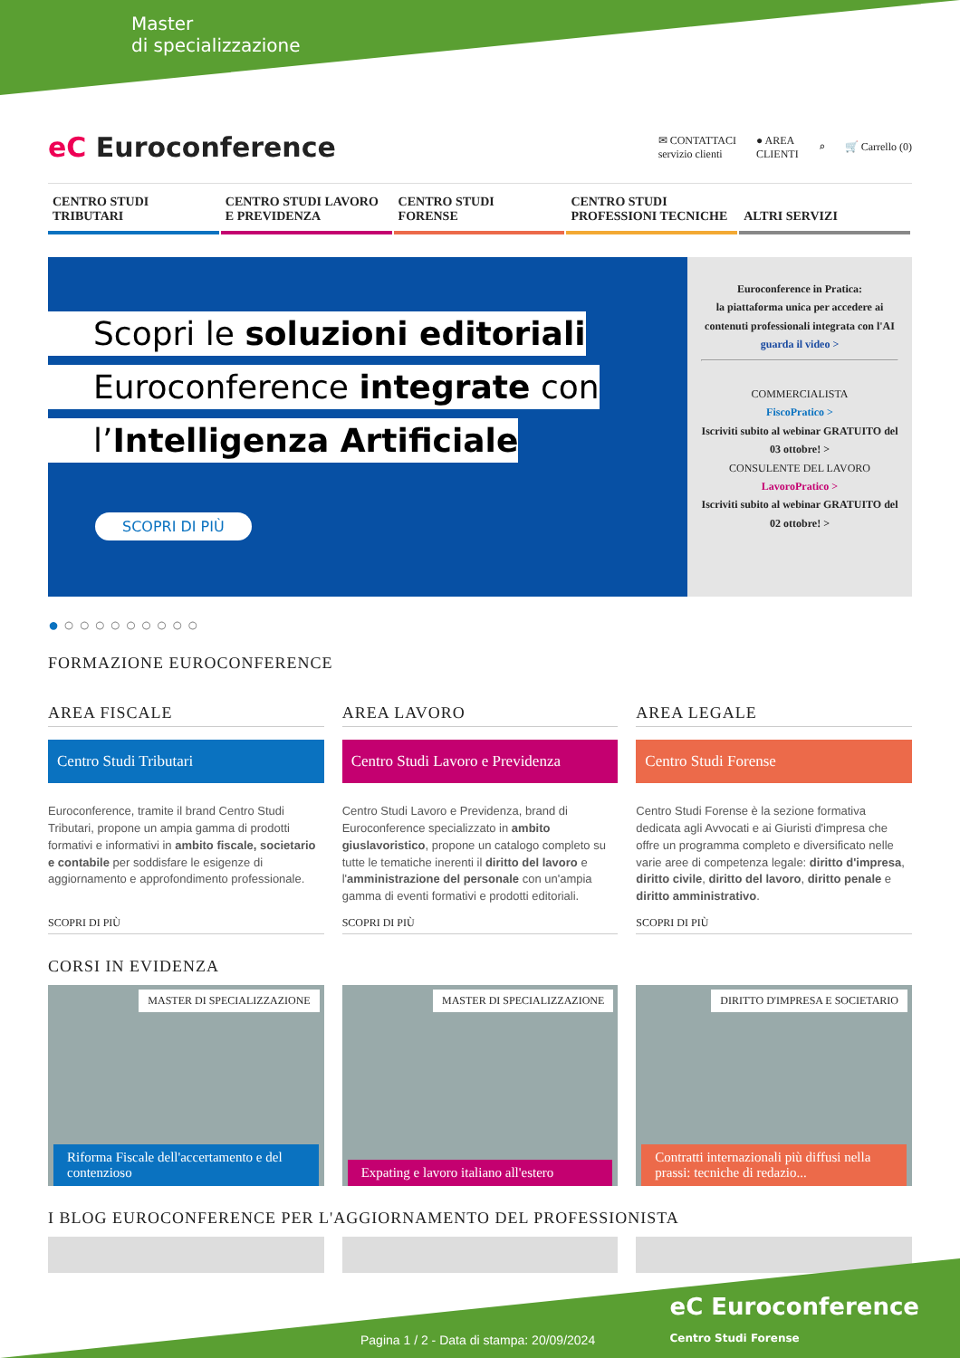Master
di specializzazione
eC Euroconference
✉ CONTATTACI
servizio clienti
● AREA
CLIENTI
⌕ 🛒 Carrello (0)
CENTRO STUDI
TRIBUTARI
CENTRO STUDI LAVORO
E PREVIDENZA
CENTRO STUDI
FORENSE
CENTRO STUDI
PROFESSIONI TECNICHE
ALTRI SERVIZI
Scopri le soluzioni editoriali
Euroconference integrate con
l’Intelligenza Artificiale
SCOPRI DI PIÙ
Euroconference in Pratica:
la piattaforma unica per accedere ai contenuti professionali integrata con l'AI
guarda il video >
COMMERCIALISTA
FiscoPratico >
Iscriviti subito al webinar GRATUITO del 03 ottobre! >
CONSULENTE DEL LAVORO
LavoroPratico >
Iscriviti subito al webinar GRATUITO del 02 ottobre! >
● ○ ○ ○ ○ ○ ○ ○ ○ ○
FORMAZIONE EUROCONFERENCE
AREA FISCALE
Centro Studi Tributari
Euroconference, tramite il brand Centro Studi Tributari, propone un ampia gamma di prodotti formativi e informativi in ambito fiscale, societario e contabile per soddisfare le esigenze di aggiornamento e approfondimento professionale.
SCOPRI DI PIÙ
AREA LAVORO
Centro Studi Lavoro e Previdenza
Centro Studi Lavoro e Previdenza, brand di Euroconference specializzato in ambito giuslavoristico, propone un catalogo completo su tutte le tematiche inerenti il diritto del lavoro e l'amministrazione del personale con un'ampia gamma di eventi formativi e prodotti editoriali.
SCOPRI DI PIÙ
AREA LEGALE
Centro Studi Forense
Centro Studi Forense è la sezione formativa dedicata agli Avvocati e ai Giuristi d'impresa che offre un programma completo e diversificato nelle varie aree di competenza legale: diritto d'impresa, diritto civile, diritto del lavoro, diritto penale e diritto amministrativo.
SCOPRI DI PIÙ
CORSI IN EVIDENZA
MASTER DI SPECIALIZZAZIONE
Riforma Fiscale dell'accertamento e del contenzioso
MASTER DI SPECIALIZZAZIONE
Expating e lavoro italiano all'estero
DIRITTO D'IMPRESA E SOCIETARIO
Contratti internazionali più diffusi nella prassi: tecniche di redazio...
I BLOG EUROCONFERENCE PER L'AGGIORNAMENTO DEL PROFESSIONISTA
Pagina 1 / 2 - Data di stampa: 20/09/2024 eC Euroconference
Centro Studi Forense